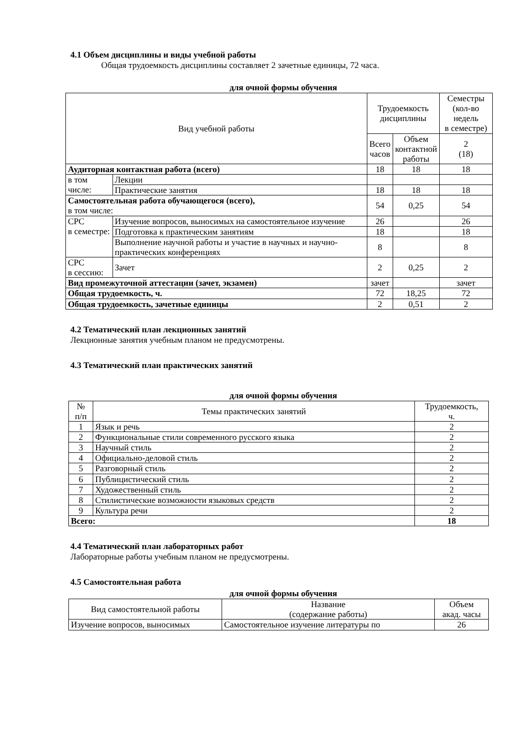4.1 Объем дисциплины и виды учебной работы
Общая трудоемкость дисциплины составляет 2 зачетные единицы, 72 часа.
для очной формы обучения
| Вид учебной работы | | Трудоемкость дисциплины | | Семестры (кол-во недель в семестре) |
| --- | --- | --- | --- | --- |
| | | Всего часов | Объем контактной работы | 2 (18) |
| Аудиторная контактная работа (всего) | | 18 | 18 | 18 |
| в том числе: | Лекции | | | |
| | Практические занятия | 18 | 18 | 18 |
| Самостоятельная работа обучающегося (всего), в том числе: | | 54 | 0,25 | 54 |
| СРС в семестре: | Изучение вопросов, выносимых на самостоятельное изучение | 26 | | 26 |
| | Подготовка к практическим занятиям | 18 | | 18 |
| | Выполнение научной работы и участие в научных и научно-практических конференциях | 8 | | 8 |
| СРС в сессию: | Зачет | 2 | 0,25 | 2 |
| Вид промежуточной аттестации (зачет, экзамен) | | зачет | | зачет |
| Общая трудоемкость, ч. | | 72 | 18,25 | 72 |
| Общая трудоемкость, зачетные единицы | | 2 | 0,51 | 2 |
4.2 Тематический план лекционных занятий
Лекционные занятия учебным планом не предусмотрены.
4.3 Тематический план практических занятий
для очной формы обучения
| № п/п | Темы практических занятий | Трудоемкость, ч. |
| --- | --- | --- |
| 1 | Язык и речь | 2 |
| 2 | Функциональные стили современного русского языка | 2 |
| 3 | Научный стиль | 2 |
| 4 | Официально-деловой стиль | 2 |
| 5 | Разговорный стиль | 2 |
| 6 | Публицистический стиль | 2 |
| 7 | Художественный стиль | 2 |
| 8 | Стилистические возможности языковых средств | 2 |
| 9 | Культура речи | 2 |
| Всего: | | 18 |
4.4 Тематический план лабораторных работ
Лабораторные работы учебным планом не предусмотрены.
4.5 Самостоятельная работа
для очной формы обучения
| Вид самостоятельной работы | Название (содержание работы) | Объем акад. часы |
| --- | --- | --- |
| Изучение вопросов, выносимых | Самостоятельное изучение литературы по | 26 |